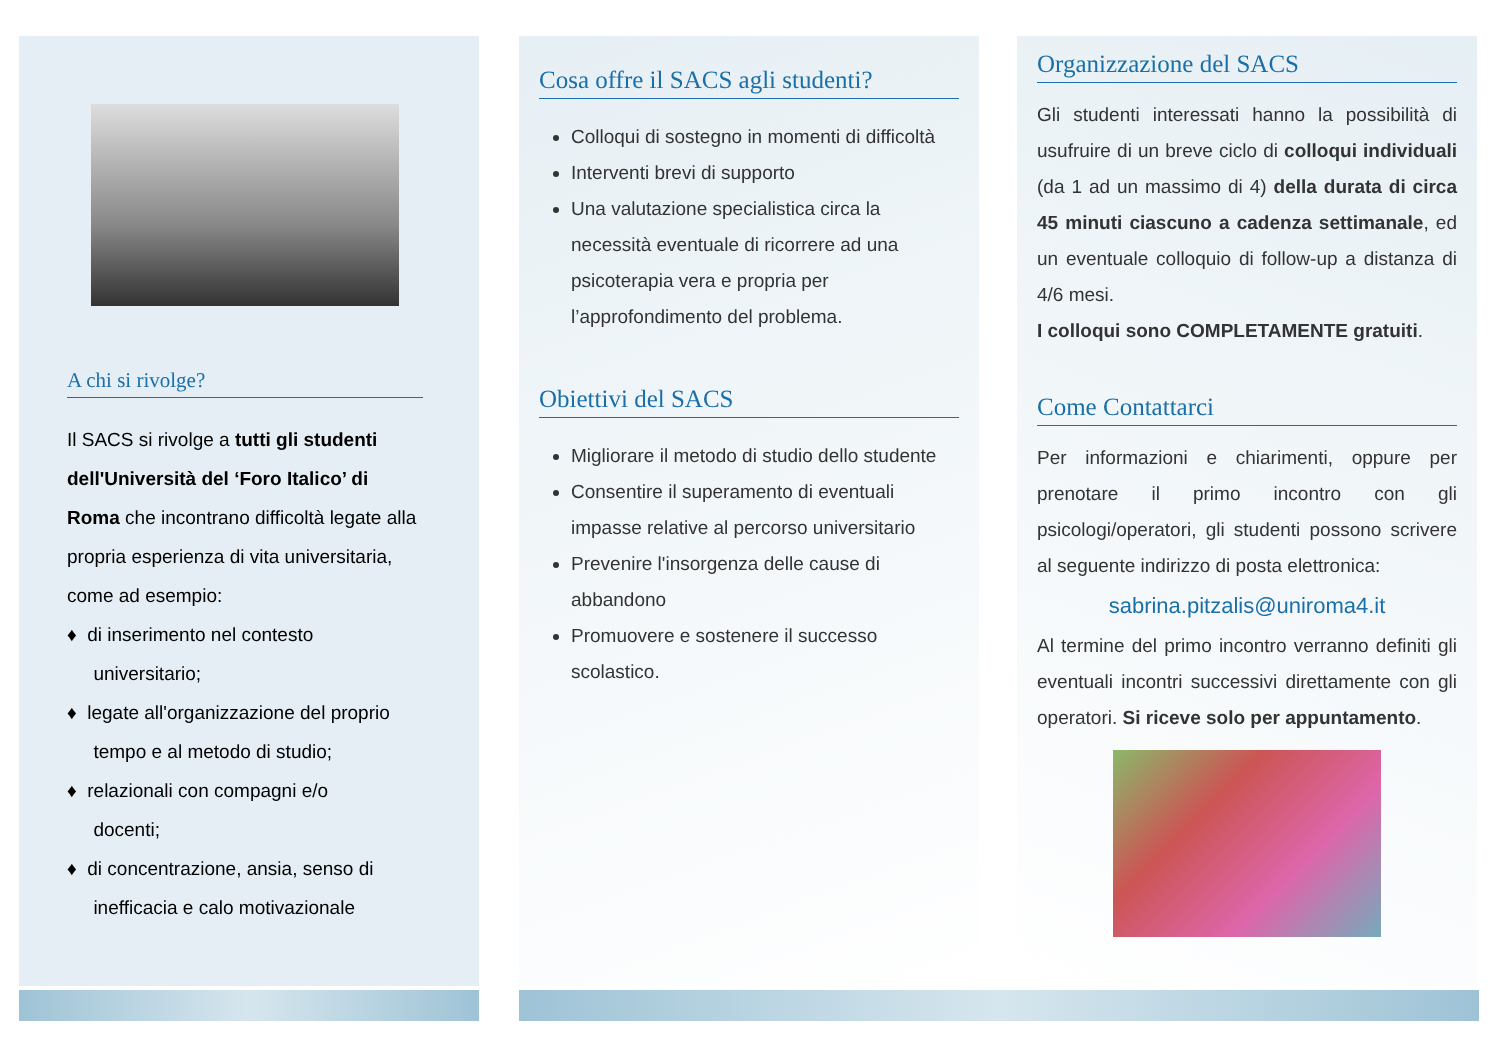A chi si rivolge?
Il SACS si rivolge a tutti gli studenti dell'Università del ‘Foro Italico’ di Roma che incontrano difficoltà legate alla propria esperienza di vita universitaria, come ad esempio:
♦ di inserimento nel contesto
universitario;
♦ legate all'organizzazione del proprio
tempo e al metodo di studio;
♦ relazionali con compagni e/o
docenti;
♦ di concentrazione, ansia, senso di
inefficacia e calo motivazionale
Cosa offre il SACS agli studenti?
Colloqui di sostegno in momenti di difficoltà
Interventi brevi di supporto
Una valutazione specialistica circa la necessità eventuale di ricorrere ad una psicoterapia vera e propria per l’approfondimento del problema.
Obiettivi del SACS
Migliorare il metodo di studio dello studente
Consentire il superamento di eventuali impasse relative al percorso universitario
Prevenire l'insorgenza delle cause di abbandono
Promuovere e sostenere il successo scolastico.
Organizzazione del SACS
Gli studenti interessati hanno la possibilità di usufruire di un breve ciclo di colloqui individuali (da 1 ad un massimo di 4) della durata di circa 45 minuti ciascuno a cadenza settimanale, ed un eventuale colloquio di follow-up a distanza di 4/6 mesi.
I colloqui sono COMPLETAMENTE gratuiti.
Come Contattarci
Per informazioni e chiarimenti, oppure per prenotare il primo incontro con gli psicologi/operatori, gli studenti possono scrivere al seguente indirizzo di posta elettronica:
sabrina.pitzalis@uniroma4.it
Al termine del primo incontro verranno definiti gli eventuali incontri successivi direttamente con gli operatori. Si riceve solo per appuntamento.